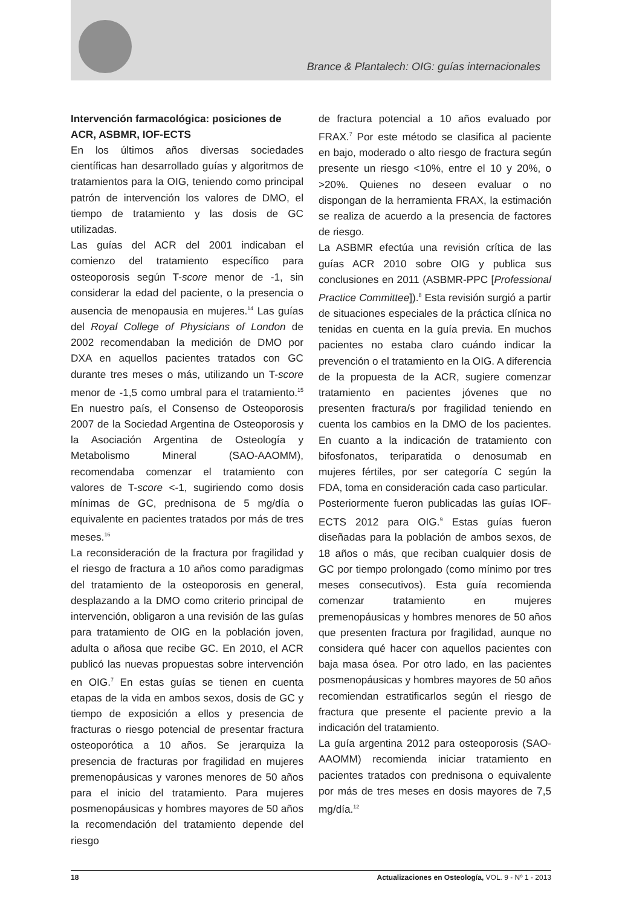Brance & Plantalech: OIG: guías internacionales
Intervención farmacológica: posiciones de ACR, ASBMR, IOF-ECTS
En los últimos años diversas sociedades científicas han desarrollado guías y algoritmos de tratamientos para la OIG, teniendo como principal patrón de intervención los valores de DMO, el tiempo de tratamiento y las dosis de GC utilizadas.
Las guías del ACR del 2001 indicaban el comienzo del tratamiento específico para osteoporosis según T-score menor de -1, sin considerar la edad del paciente, o la presencia o ausencia de menopausia en mujeres.<sup>14</sup> Las guías del Royal College of Physicians of London de 2002 recomendaban la medición de DMO por DXA en aquellos pacientes tratados con GC durante tres meses o más, utilizando un T-score menor de -1,5 como umbral para el tratamiento.<sup>15</sup> En nuestro país, el Consenso de Osteoporosis 2007 de la Sociedad Argentina de Osteoporosis y la Asociación Argentina de Osteología y Metabolismo Mineral (SAO-AAOMM), recomendaba comenzar el tratamiento con valores de T-score <-1, sugiriendo como dosis mínimas de GC, prednisona de 5 mg/día o equivalente en pacientes tratados por más de tres meses.<sup>16</sup>
La reconsideración de la fractura por fragilidad y el riesgo de fractura a 10 años como paradigmas del tratamiento de la osteoporosis en general, desplazando a la DMO como criterio principal de intervención, obligaron a una revisión de las guías para tratamiento de OIG en la población joven, adulta o añosa que recibe GC. En 2010, el ACR publicó las nuevas propuestas sobre intervención en OIG.<sup>7</sup> En estas guías se tienen en cuenta etapas de la vida en ambos sexos, dosis de GC y tiempo de exposición a ellos y presencia de fracturas o riesgo potencial de presentar fractura osteoporótica a 10 años. Se jerarquiza la presencia de fracturas por fragilidad en mujeres premenopáusicas y varones menores de 50 años para el inicio del tratamiento. Para mujeres posmenopáusicas y hombres mayores de 50 años la recomendación del tratamiento depende del riesgo
de fractura potencial a 10 años evaluado por FRAX.<sup>7</sup> Por este método se clasifica al paciente en bajo, moderado o alto riesgo de fractura según presente un riesgo <10%, entre el 10 y 20%, o >20%. Quienes no deseen evaluar o no dispongan de la herramienta FRAX, la estimación se realiza de acuerdo a la presencia de factores de riesgo.
La ASBMR efectúa una revisión crítica de las guías ACR 2010 sobre OIG y publica sus conclusiones en 2011 (ASBMR-PPC [Professional Practice Committee]).<sup>8</sup> Esta revisión surgió a partir de situaciones especiales de la práctica clínica no tenidas en cuenta en la guía previa. En muchos pacientes no estaba claro cuándo indicar la prevención o el tratamiento en la OIG. A diferencia de la propuesta de la ACR, sugiere comenzar tratamiento en pacientes jóvenes que no presenten fractura/s por fragilidad teniendo en cuenta los cambios en la DMO de los pacientes. En cuanto a la indicación de tratamiento con bifosfonatos, teriparatida o denosumab en mujeres fértiles, por ser categoría C según la FDA, toma en consideración cada caso particular.
Posteriormente fueron publicadas las guías IOF-ECTS 2012 para OIG.<sup>9</sup> Estas guías fueron diseñadas para la población de ambos sexos, de 18 años o más, que reciban cualquier dosis de GC por tiempo prolongado (como mínimo por tres meses consecutivos). Esta guía recomienda comenzar tratamiento en mujeres premenopáusicas y hombres menores de 50 años que presenten fractura por fragilidad, aunque no considera qué hacer con aquellos pacientes con baja masa ósea. Por otro lado, en las pacientes posmenopáusicas y hombres mayores de 50 años recomiendan estratificarlos según el riesgo de fractura que presente el paciente previo a la indicación del tratamiento.
La guía argentina 2012 para osteoporosis (SAO-AAOMM) recomienda iniciar tratamiento en pacientes tratados con prednisona o equivalente por más de tres meses en dosis mayores de 7,5 mg/día.<sup>12</sup>
18 Actualizaciones en Osteología, VOL. 9 - Nº 1 - 2013